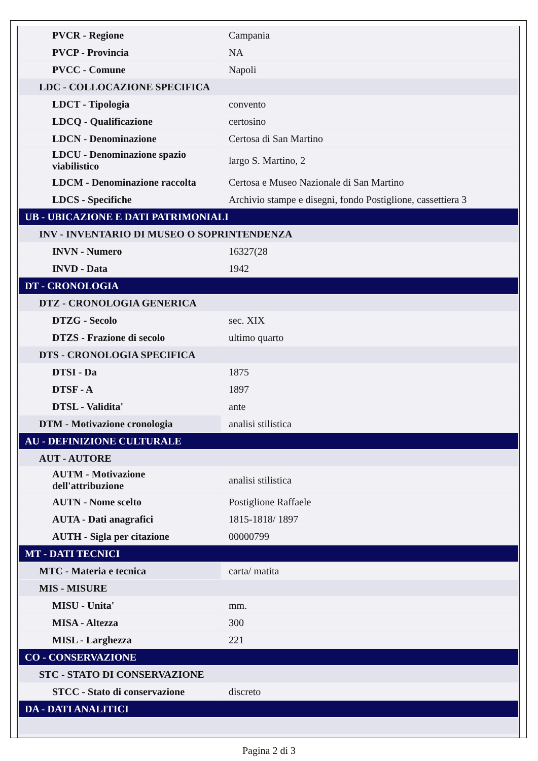| PVCR - Regione | Campania |
| PVCP - Provincia | NA |
| PVCC - Comune | Napoli |
| LDC - COLLOCAZIONE SPECIFICA | |
| LDCT - Tipologia | convento |
| LDCQ - Qualificazione | certosino |
| LDCN - Denominazione | Certosa di San Martino |
| LDCU - Denominazione spazio viabilistico | largo S. Martino, 2 |
| LDCM - Denominazione raccolta | Certosa e Museo Nazionale di San Martino |
| LDCS - Specifiche | Archivio stampe e disegni, fondo Postiglione, cassettiera 3 |
| UB - UBICAZIONE E DATI PATRIMONIALI | |
| INV - INVENTARIO DI MUSEO O SOPRINTENDENZA | |
| INVN - Numero | 16327(28 |
| INVD - Data | 1942 |
| DT - CRONOLOGIA | |
| DTZ - CRONOLOGIA GENERICA | |
| DTZG - Secolo | sec. XIX |
| DTZS - Frazione di secolo | ultimo quarto |
| DTS - CRONOLOGIA SPECIFICA | |
| DTSI - Da | 1875 |
| DTSF - A | 1897 |
| DTSL - Validita' | ante |
| DTM - Motivazione cronologia | analisi stilistica |
| AU - DEFINIZIONE CULTURALE | |
| AUT - AUTORE | |
| AUTM - Motivazione dell'attribuzione | analisi stilistica |
| AUTN - Nome scelto | Postiglione Raffaele |
| AUTA - Dati anagrafici | 1815-1818/ 1897 |
| AUTH - Sigla per citazione | 00000799 |
| MT - DATI TECNICI | |
| MTC - Materia e tecnica | carta/ matita |
| MIS - MISURE | |
| MISU - Unita' | mm. |
| MISA - Altezza | 300 |
| MISL - Larghezza | 221 |
| CO - CONSERVAZIONE | |
| STC - STATO DI CONSERVAZIONE | |
| STCC - Stato di conservazione | discreto |
| DA - DATI ANALITICI | |
Pagina 2 di 3